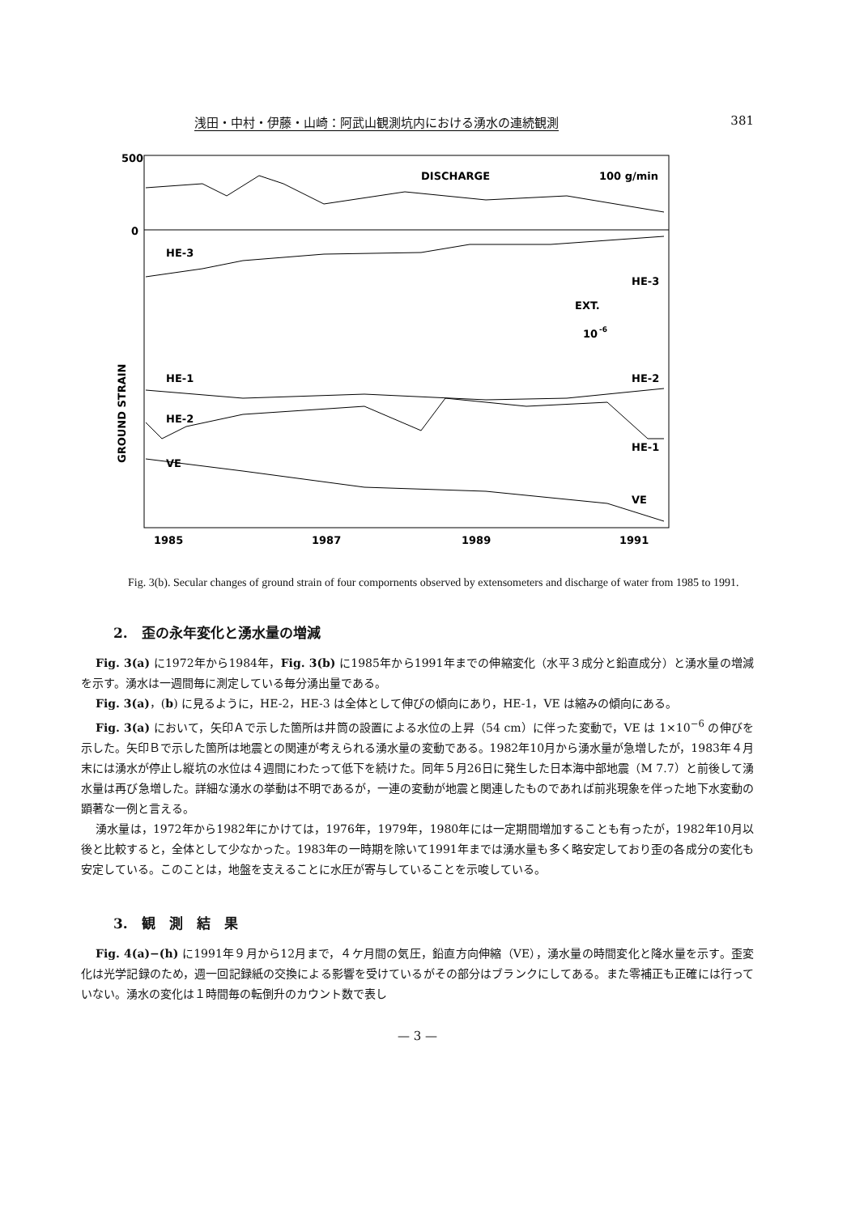浅田・中村・伊藤・山崎：阿武山観測坑内における湧水の連続観測 381
500
0
DISCHARGE
100 g/min
HE-3
HE-3
EXT.
10
-6
HE-1
HE-2
HE-2
HE-1
VE
VE
GROUND STRAIN
1985
1987
1989
1991
Fig. 3(b). Secular changes of ground strain of four compornents observed by extensometers and discharge of water from 1985 to 1991.
2.　歪の永年変化と湧水量の増減
Fig. 3(a) に1972年から1984年，Fig. 3(b) に1985年から1991年までの伸縮変化（水平３成分と鉛直成分）と湧水量の増減を示す。湧水は一週間毎に測定している毎分湧出量である。
Fig. 3(a)，(b) に見るように，HE-2，HE-3 は全体として伸びの傾向にあり，HE-1，VE は縮みの傾向にある。
Fig. 3(a) において，矢印Ａで示した箇所は井筒の設置による水位の上昇（54 cm）に伴った変動で，VE は 1×10<sup>−6</sup> の伸びを示した。矢印Ｂで示した箇所は地震との関連が考えられる湧水量の変動である。1982年10月から湧水量が急増したが，1983年４月末には湧水が停止し縦坑の水位は４週間にわたって低下を続けた。同年５月26日に発生した日本海中部地震（M 7.7）と前後して湧水量は再び急増した。詳細な湧水の挙動は不明であるが，一連の変動が地震と関連したものであれば前兆現象を伴った地下水変動の顕著な一例と言える。
湧水量は，1972年から1982年にかけては，1976年，1979年，1980年には一定期間増加することも有ったが，1982年10月以後と比較すると，全体として少なかった。1983年の一時期を除いて1991年までは湧水量も多く略安定しており歪の各成分の変化も安定している。このことは，地盤を支えることに水圧が寄与していることを示唆している。
3.　観　測　結　果
Fig. 4(a)−(h) に1991年９月から12月まで，４ケ月間の気圧，鉛直方向伸縮（VE），湧水量の時間変化と降水量を示す。歪変化は光学記録のため，週一回記録紙の交換による影響を受けているがその部分はブランクにしてある。また零補正も正確には行っていない。湧水の変化は１時間毎の転倒升のカウント数で表し
— 3 —